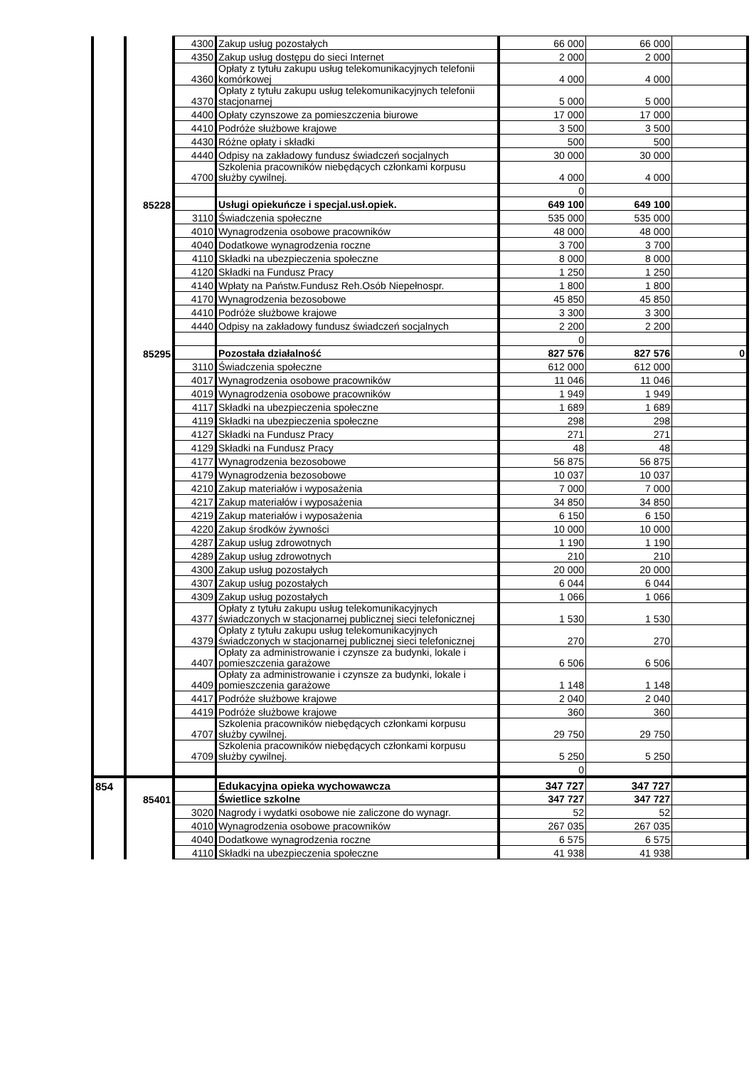| | | 4300 | Zakup usług pozostałych | 66 000 | 66 000 | |
| | | 4350 | Zakup usług dostępu do sieci Internet | 2 000 | 2 000 | |
| | | 4360 | Opłaty z tytułu zakupu usług telekomunikacyjnych telefonii komórkowej | 4 000 | 4 000 | |
| | | 4370 | Opłaty z tytułu zakupu usług telekomunikacyjnych telefonii stacjonarnej | 5 000 | 5 000 | |
| | | 4400 | Opłaty czynszowe za pomieszczenia biurowe | 17 000 | 17 000 | |
| | | 4410 | Podróże służbowe krajowe | 3 500 | 3 500 | |
| | | 4430 | Różne opłaty i składki | 500 | 500 | |
| | | 4440 | Odpisy na zakładowy fundusz świadczeń socjalnych | 30 000 | 30 000 | |
| | | 4700 | Szkolenia pracowników niebędących członkami korpusu służby cywilnej. | 4 000 | 4 000 | |
| | | | | 0 | | |
| | 85228 | | Usługi opiekuńcze i specjal.usł.opiek. | 649 100 | 649 100 | |
| | | 3110 | Świadczenia społeczne | 535 000 | 535 000 | |
| | | 4010 | Wynagrodzenia osobowe pracowników | 48 000 | 48 000 | |
| | | 4040 | Dodatkowe wynagrodzenia roczne | 3 700 | 3 700 | |
| | | 4110 | Składki na ubezpieczenia społeczne | 8 000 | 8 000 | |
| | | 4120 | Składki na Fundusz Pracy | 1 250 | 1 250 | |
| | | 4140 | Wpłaty na Państw.Fundusz Reh.Osób Niepełnospr. | 1 800 | 1 800 | |
| | | 4170 | Wynagrodzenia bezosobowe | 45 850 | 45 850 | |
| | | 4410 | Podróże służbowe krajowe | 3 300 | 3 300 | |
| | | 4440 | Odpisy na zakładowy fundusz świadczeń socjalnych | 2 200 | 2 200 | |
| | | | | 0 | | |
| | 85295 | | Pozostała działalność | 827 576 | 827 576 | 0 |
| | | 3110 | Świadczenia społeczne | 612 000 | 612 000 | |
| | | 4017 | Wynagrodzenia osobowe pracowników | 11 046 | 11 046 | |
| | | 4019 | Wynagrodzenia osobowe pracowników | 1 949 | 1 949 | |
| | | 4117 | Składki na ubezpieczenia społeczne | 1 689 | 1 689 | |
| | | 4119 | Składki na ubezpieczenia społeczne | 298 | 298 | |
| | | 4127 | Składki na Fundusz Pracy | 271 | 271 | |
| | | 4129 | Składki na Fundusz Pracy | 48 | 48 | |
| | | 4177 | Wynagrodzenia bezosobowe | 56 875 | 56 875 | |
| | | 4179 | Wynagrodzenia bezosobowe | 10 037 | 10 037 | |
| | | 4210 | Zakup materiałów i wyposażenia | 7 000 | 7 000 | |
| | | 4217 | Zakup materiałów i wyposażenia | 34 850 | 34 850 | |
| | | 4219 | Zakup materiałów i wyposażenia | 6 150 | 6 150 | |
| | | 4220 | Zakup środków żywności | 10 000 | 10 000 | |
| | | 4287 | Zakup usług zdrowotnych | 1 190 | 1 190 | |
| | | 4289 | Zakup usług zdrowotnych | 210 | 210 | |
| | | 4300 | Zakup usług pozostałych | 20 000 | 20 000 | |
| | | 4307 | Zakup usług pozostałych | 6 044 | 6 044 | |
| | | 4309 | Zakup usług pozostałych | 1 066 | 1 066 | |
| | | 4377 | Opłaty z tytułu zakupu usług telekomunikacyjnych świadczonych w stacjonarnej publicznej sieci telefonicznej | 1 530 | 1 530 | |
| | | 4379 | Opłaty z tytułu zakupu usług telekomunikacyjnych świadczonych w stacjonarnej publicznej sieci telefonicznej | 270 | 270 | |
| | | 4407 | Opłaty za administrowanie i czynsze za budynki, lokale i pomieszczenia garażowe | 6 506 | 6 506 | |
| | | 4409 | Opłaty za administrowanie i czynsze za budynki, lokale i pomieszczenia garażowe | 1 148 | 1 148 | |
| | | 4417 | Podróże służbowe krajowe | 2 040 | 2 040 | |
| | | 4419 | Podróże służbowe krajowe | 360 | 360 | |
| | | 4707 | Szkolenia pracowników niebędących członkami korpusu służby cywilnej. | 29 750 | 29 750 | |
| | | 4709 | Szkolenia pracowników niebędących członkami korpusu służby cywilnej. | 5 250 | 5 250 | |
| | | | | 0 | | |
| 854 | | | Edukacyjna opieka wychowawcza | 347 727 | 347 727 | |
| | 85401 | | Świetlice szkolne | 347 727 | 347 727 | |
| | | 3020 | Nagrody i wydatki osobowe nie zaliczone do wynagr. | 52 | 52 | |
| | | 4010 | Wynagrodzenia osobowe pracowników | 267 035 | 267 035 | |
| | | 4040 | Dodatkowe wynagrodzenia roczne | 6 575 | 6 575 | |
| | | 4110 | Składki na ubezpieczenia społeczne | 41 938 | 41 938 | |